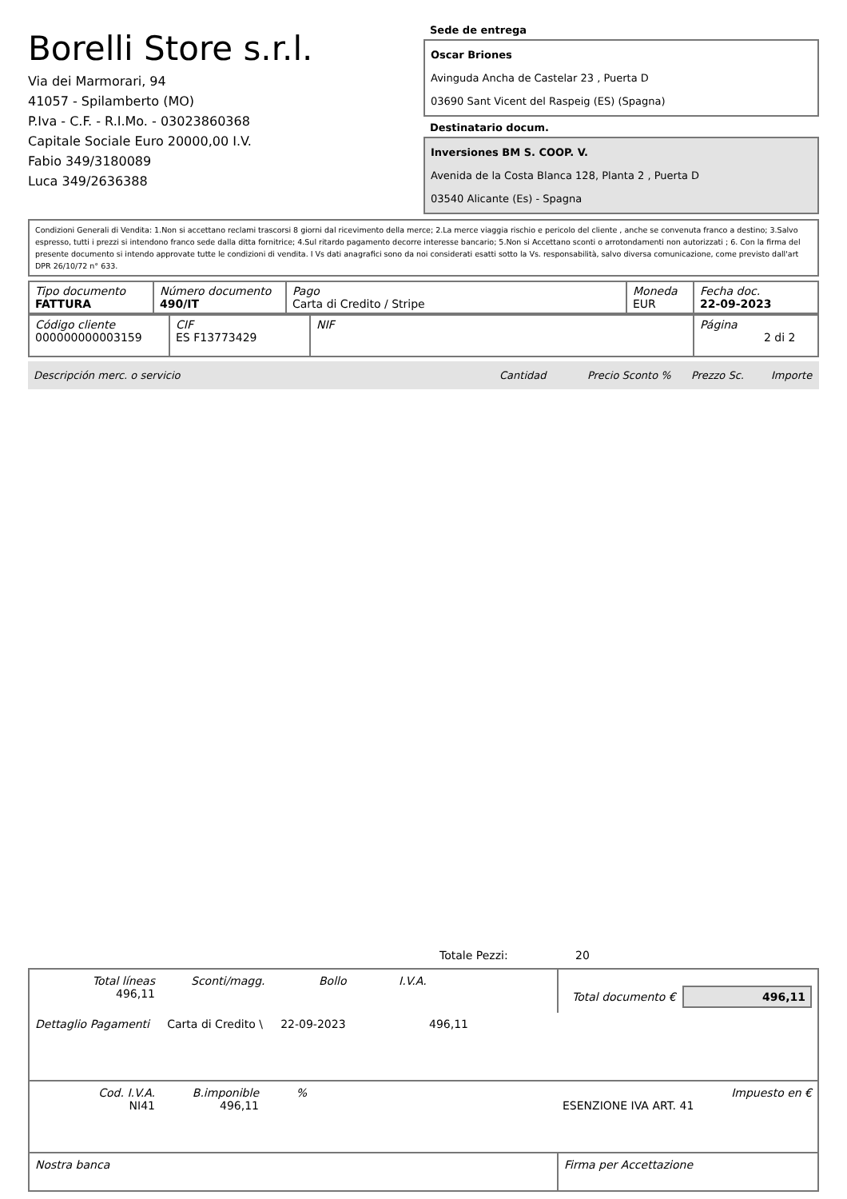Borelli Store s.r.l.
Via dei Marmorari, 94
41057 - Spilamberto (MO)
P.Iva - C.F. - R.I.Mo. - 03023860368
Capitale Sociale Euro 20000,00 I.V.
Fabio 349/3180089
Luca 349/2636388
Sede de entrega
Oscar Briones
Avinguda Ancha de Castelar 23 , Puerta D
03690 Sant Vicent del Raspeig (ES) (Spagna)
Destinatario docum.
Inversiones BM S. COOP. V.
Avenida de la Costa Blanca 128, Planta 2 , Puerta D
03540 Alicante (Es) - Spagna
Condizioni Generali di Vendita: 1.Non si accettano reclami trascorsi 8 giorni dal ricevimento della merce; 2.La merce viaggia rischio e pericolo del cliente , anche se convenuta franco a destino; 3.Salvo espresso, tutti i prezzi si intendono franco sede dalla ditta fornitrice; 4.Sul ritardo pagamento decorre interesse bancario; 5.Non si Accettano sconti o arrotondamenti non autorizzati ; 6. Con la firma del presente documento si intendo approvate tutte le condizioni di vendita. I Vs dati anagrafici sono da noi considerati esatti sotto la Vs. responsabilità, salvo diversa comunicazione, come previsto dall'art DPR 26/10/72 n° 633.
| Tipo documento FATTURA | Número documento 490/IT | Pago Carta di Credito / Stripe | Moneda EUR | Fecha doc. 22-09-2023 |
| Código cliente 000000000003159 | CIF ES F13773429 | NIF | Página 2 di 2 |
Descripción merc. o servicio Cantidad Precio Sconto % Prezzo Sc. Importe
Totale Pezzi: 20
| Total líneas 496,11 Sconti/magg. Bollo I.V.A. | Total documento € 496,11 |
| Dettaglio Pagamenti Carta di Credito \ 22-09-2023 496,11 | |
| Cod. I.V.A. NI41 B.imponible 496,11 % ESENZIONE IVA ART. 41 Impuesto en € | |
| Nostra banca | Firma per Accettazione |
: